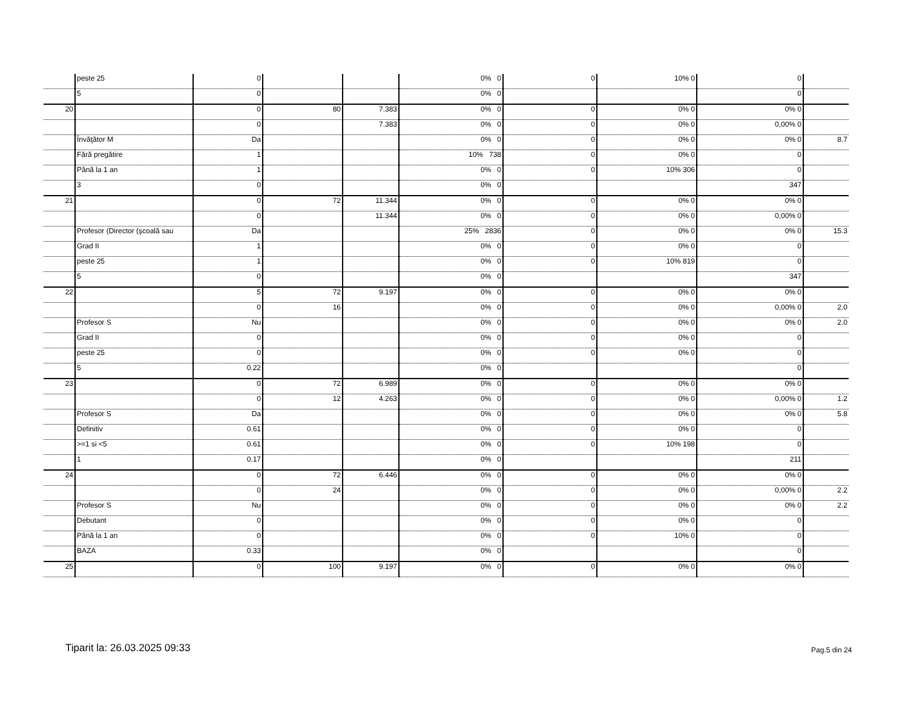| | peste 25 | 0 | | | 0% 0 | 0 | 10% 0 | 0 | |
| | 5 | 0 | | | 0% 0 | | | 0 | |
| 20 | | 0 | 80 | 7.383 | 0% 0 | 0 | 0% 0 | 0% 0 | |
| | | 0 | | 7.383 | 0% 0 | 0 | 0% 0 | 0,00% 0 | |
| | Învăţător M | Da | | | 0% 0 | 0 | 0% 0 | 0% 0 | 8.7 |
| | Fără pregătire | 1 | | | 10% 738 | 0 | 0% 0 | 0 | |
| | Până la 1 an | 1 | | | 0% 0 | 0 | 10% 306 | 0 | |
| | 3 | 0 | | | 0% 0 | | | 347 | |
| 21 | | 0 | 72 | 11.344 | 0% 0 | 0 | 0% 0 | 0% 0 | |
| | | 0 | | 11.344 | 0% 0 | 0 | 0% 0 | 0,00% 0 | |
| | Profesor (Director (şcoală sau | Da | | | 25% 2836 | 0 | 0% 0 | 0% 0 | 15.3 |
| | Grad II | 1 | | | 0% 0 | 0 | 0% 0 | 0 | |
| | peste 25 | 1 | | | 0% 0 | 0 | 10% 819 | 0 | |
| | 5 | 0 | | | 0% 0 | | | 347 | |
| 22 | | 5 | 72 | 9.197 | 0% 0 | 0 | 0% 0 | 0% 0 | |
| | | 0 | 16 | | 0% 0 | 0 | 0% 0 | 0,00% 0 | 2.0 |
| | Profesor S | Nu | | | 0% 0 | 0 | 0% 0 | 0% 0 | 2.0 |
| | Grad II | 0 | | | 0% 0 | 0 | 0% 0 | 0 | |
| | peste 25 | 0 | | | 0% 0 | 0 | 0% 0 | 0 | |
| | 5 | 0.22 | | | 0% 0 | | | 0 | |
| 23 | | 0 | 72 | 6.989 | 0% 0 | 0 | 0% 0 | 0% 0 | |
| | | 0 | 12 | 4.263 | 0% 0 | 0 | 0% 0 | 0,00% 0 | 1.2 |
| | Profesor S | Da | | | 0% 0 | 0 | 0% 0 | 0% 0 | 5.8 |
| | Definitiv | 0.61 | | | 0% 0 | 0 | 0% 0 | 0 | |
| | >=1 si <5 | 0.61 | | | 0% 0 | 0 | 10% 198 | 0 | |
| | 1 | 0.17 | | | 0% 0 | | | 211 | |
| 24 | | 0 | 72 | 6.446 | 0% 0 | 0 | 0% 0 | 0% 0 | |
| | | 0 | 24 | | 0% 0 | 0 | 0% 0 | 0,00% 0 | 2.2 |
| | Profesor S | Nu | | | 0% 0 | 0 | 0% 0 | 0% 0 | 2.2 |
| | Debutant | 0 | | | 0% 0 | 0 | 0% 0 | 0 | |
| | Până la 1 an | 0 | | | 0% 0 | 0 | 10% 0 | 0 | |
| | BAZA | 0.33 | | | 0% 0 | | | 0 | |
| 25 | | 0 | 100 | 9.197 | 0% 0 | 0 | 0% 0 | 0% 0 | |
Tiparit la: 26.03.2025 09:33 Pag.5 din 24